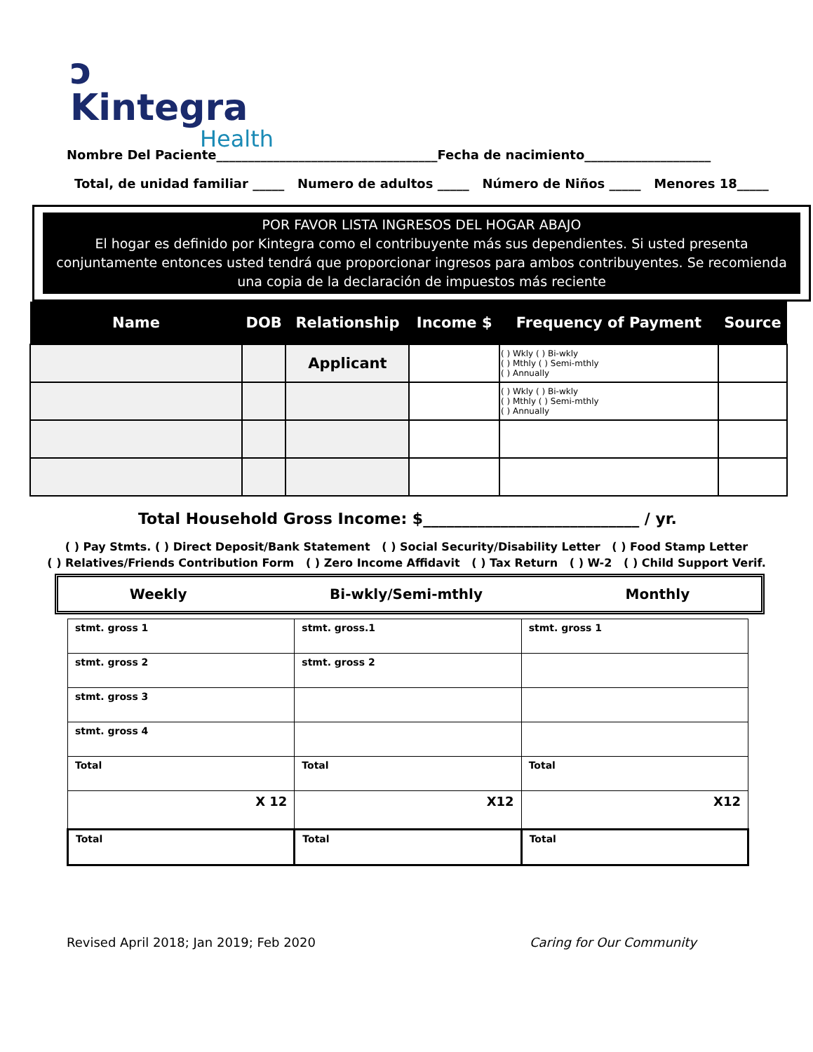ↄ Kintegra
Health
Nombre Del Paciente___________________________________Fecha de nacimiento____________________
Total, de unidad familiar _____ Numero de adultos _____ Número de Niños _____ Menores 18_____
POR FAVOR LISTA INGRESOS DEL HOGAR ABAJO
El hogar es definido por Kintegra como el contribuyente más sus dependientes. Si usted presenta conjuntamente entonces usted tendrá que proporcionar ingresos para ambos contribuyentes. Se recomienda una copia de la declaración de impuestos más reciente
| Name | DOB | Relationship | Income $ | Frequency of Payment | Source |
| --- | --- | --- | --- | --- | --- |
| | | Applicant | | ( ) Wkly ( ) Bi-wkly ( ) Mthly ( ) Semi-mthly ( ) Annually | |
| | | | | ( ) Wkly ( ) Bi-wkly ( ) Mthly ( ) Semi-mthly ( ) Annually | |
Total Household Gross Income: $____________________________ / yr.
( ) Pay Stmts. ( ) Direct Deposit/Bank Statement ( ) Social Security/Disability Letter ( ) Food Stamp Letter
( ) Relatives/Friends Contribution Form ( ) Zero Income Affidavit ( ) Tax Return ( ) W-2 ( ) Child Support Verif.
Weekly Bi-wkly/Semi-mthly Monthly
| stmt. gross 1 | stmt. gross.1 | stmt. gross 1 |
| stmt. gross 2 | stmt. gross 2 | |
| stmt. gross 3 | | |
| stmt. gross 4 | | |
| Total | Total | Total |
| X 12 | X12 | X12 |
| Total | Total | Total |
Revised April 2018; Jan 2019; Feb 2020
Caring for Our Community